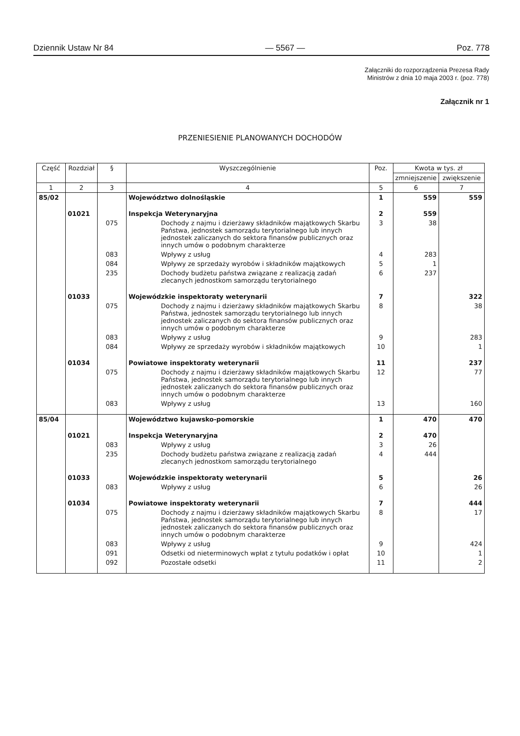Dziennik Ustaw Nr 84 — 5567 — Poz. 778
Załączniki do rozporządzenia Prezesa Rady
Ministrów z dnia 10 maja 2003 r. (poz. 778)
Załącznik nr 1
PRZENIESIENIE PLANOWANYCH DOCHODÓW
| Część | Rozdział | § | Wyszczególnienie | Poz. | Kwota w tys. zł | |
| --- | --- | --- | --- | --- | --- | --- |
| | | | | | zmniejszenie | zwiększenie |
| 1 | 2 | 3 | 4 | 5 | 6 | 7 |
| 85/02 | | | Województwo dolnośląskie | 1 | 559 | 559 |
| | 01021 | | Inspekcja Weterynaryjna | 2 | 559 | |
| | | 075 | Dochody z najmu i dzierżawy składników majątkowych Skarbu Państwa, jednostek samorządu terytorialnego lub innych jednostek zaliczanych do sektora finansów publicznych oraz innych umów o podobnym charakterze | 3 | 38 | |
| | | 083 | Wpływy z usług | 4 | 283 | |
| | | 084 | Wpływy ze sprzedaży wyrobów i składników majątkowych | 5 | 1 | |
| | | 235 | Dochody budżetu państwa związane z realizacją zadań zlecanych jednostkom samorządu terytorialnego | 6 | 237 | |
| | 01033 | | Wojewódzkie inspektoraty weterynarii | 7 | | 322 |
| | | 075 | Dochody z najmu i dzierżawy składników majątkowych Skarbu Państwa, jednostek samorządu terytorialnego lub innych jednostek zaliczanych do sektora finansów publicznych oraz innych umów o podobnym charakterze | 8 | | 38 |
| | | 083 | Wpływy z usług | 9 | | 283 |
| | | 084 | Wpływy ze sprzedaży wyrobów i składników majątkowych | 10 | | 1 |
| | 01034 | | Powiatowe inspektoraty weterynarii | 11 | | 237 |
| | | 075 | Dochody z najmu i dzierżawy składników majątkowych Skarbu Państwa, jednostek samorządu terytorialnego lub innych jednostek zaliczanych do sektora finansów publicznych oraz innych umów o podobnym charakterze | 12 | | 77 |
| | | 083 | Wpływy z usług | 13 | | 160 |
| 85/04 | | | Województwo kujawsko-pomorskie | 1 | 470 | 470 |
| | 01021 | | Inspekcja Weterynaryjna | 2 | 470 | |
| | | 083 | Wpływy z usług | 3 | 26 | |
| | | 235 | Dochody budżetu państwa związane z realizacją zadań zlecanych jednostkom samorządu terytorialnego | 4 | 444 | |
| | 01033 | | Wojewódzkie inspektoraty weterynarii | 5 | | 26 |
| | | 083 | Wpływy z usług | 6 | | 26 |
| | 01034 | | Powiatowe inspektoraty weterynarii | 7 | | 444 |
| | | 075 | Dochody z najmu i dzierżawy składników majątkowych Skarbu Państwa, jednostek samorządu terytorialnego lub innych jednostek zaliczanych do sektora finansów publicznych oraz innych umów o podobnym charakterze | 8 | | 17 |
| | | 083 | Wpływy z usług | 9 | | 424 |
| | | 091 | Odsetki od nieterminowych wpłat z tytułu podatków i opłat | 10 | | 1 |
| | | 092 | Pozostałe odsetki | 11 | | 2 |